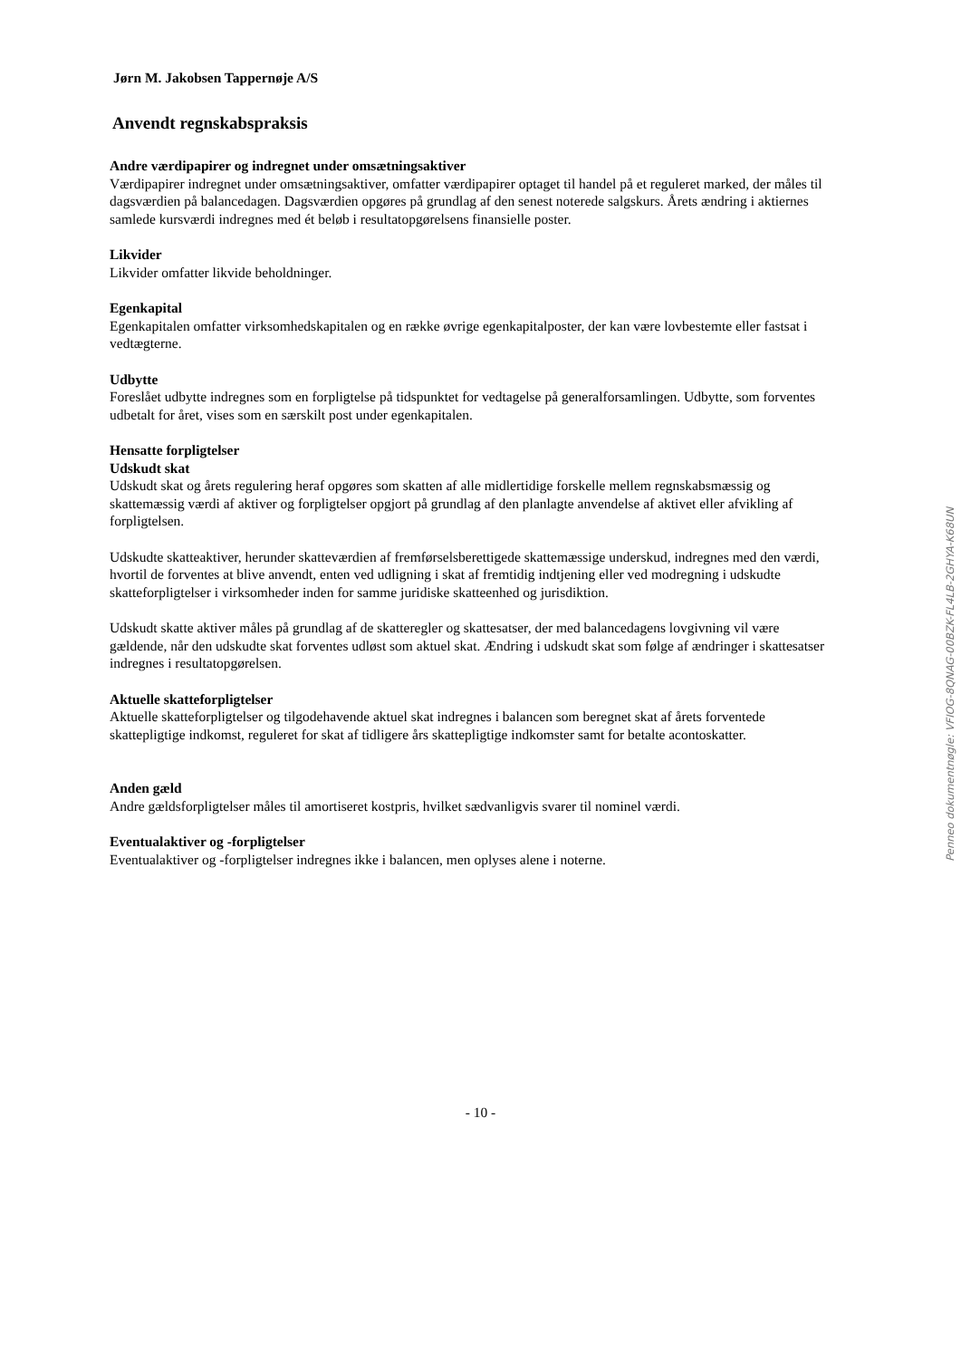Jørn M. Jakobsen Tappernøje A/S
Anvendt regnskabspraksis
Andre værdipapirer og indregnet under omsætningsaktiver
Værdipapirer indregnet under omsætningsaktiver, omfatter værdipapirer optaget til handel på et reguleret marked, der måles til dagsværdien på balancedagen. Dagsværdien opgøres på grundlag af den senest noterede salgskurs. Årets ændring i aktiernes samlede kursværdi indregnes med ét beløb i resultatopgørelsens finansielle poster.
Likvider
Likvider omfatter likvide beholdninger.
Egenkapital
Egenkapitalen omfatter virksomhedskapitalen og en række øvrige egenkapitalposter, der kan være lovbestemte eller fastsat i vedtægterne.
Udbytte
Foreslået udbytte indregnes som en forpligtelse på tidspunktet for vedtagelse på generalforsamlingen. Udbytte, som forventes udbetalt for året, vises som en særskilt post under egenkapitalen.
Hensatte forpligtelser
Udskudt skat
Udskudt skat og årets regulering heraf opgøres som skatten af alle midlertidige forskelle mellem regnskabsmæssig og skattemæssig værdi af aktiver og forpligtelser opgjort på grundlag af den planlagte anvendelse af aktivet eller afvikling af forpligtelsen.
Udskudte skatteaktiver, herunder skatteværdien af fremførselsberettigede skattemæssige underskud, indregnes med den værdi, hvortil de forventes at blive anvendt, enten ved udligning i skat af fremtidig indtjening eller ved modregning i udskudte skatteforpligtelser i virksomheder inden for samme juridiske skatteenhed og jurisdiktion.
Udskudt skatte aktiver måles på grundlag af de skatteregler og skattesatser, der med balancedagens lovgivning vil være gældende, når den udskudte skat forventes udløst som aktuel skat. Ændring i udskudt skat som følge af ændringer i skattesatser indregnes i resultatopgørelsen.
Aktuelle skatteforpligtelser
Aktuelle skatteforpligtelser og tilgodehavende aktuel skat indregnes i balancen som beregnet skat af årets forventede skattepligtige indkomst, reguleret for skat af tidligere års skattepligtige indkomster samt for betalte acontoskatter.
Anden gæld
Andre gældsforpligtelser måles til amortiseret kostpris, hvilket sædvanligvis svarer til nominel værdi.
Eventualaktiver og -forpligtelser
Eventualaktiver og -forpligtelser indregnes ikke i balancen, men oplyses alene i noterne.
- 10 -
Penneo dokumentnøgle: VFIOG-8QNAG-00BZK-FL4LB-2GHYA-K68UN